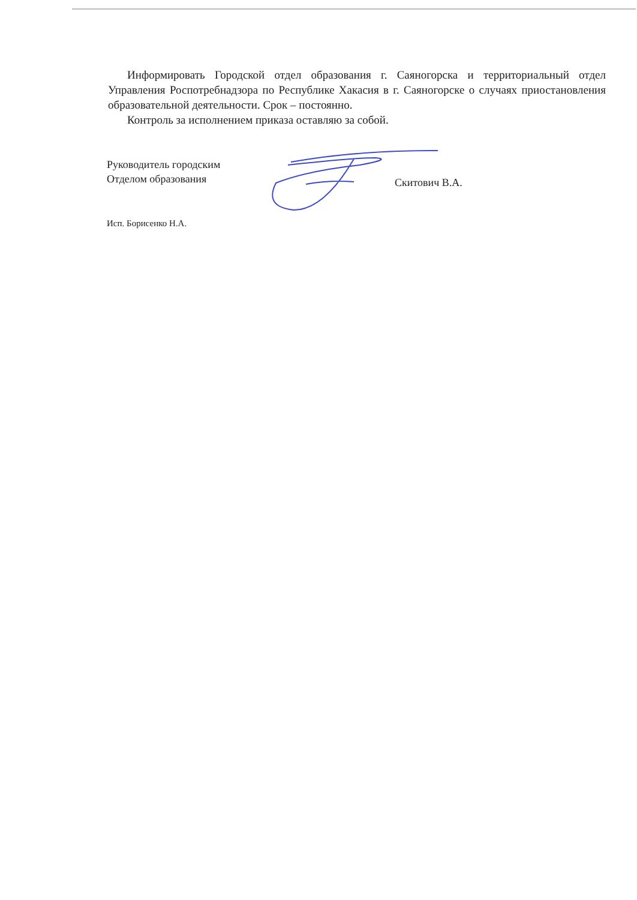Информировать Городской отдел образования г. Саяногорска и территориальный отдел Управления Роспотребнадзора по Республике Хакасия в г. Саяногорске о случаях приостановления образовательной деятельности. Срок – постоянно.
Контроль за исполнением приказа оставляю за собой.
Руководитель городским
Отделом образования
Скитович В.А.
Исп. Борисенко Н.А.